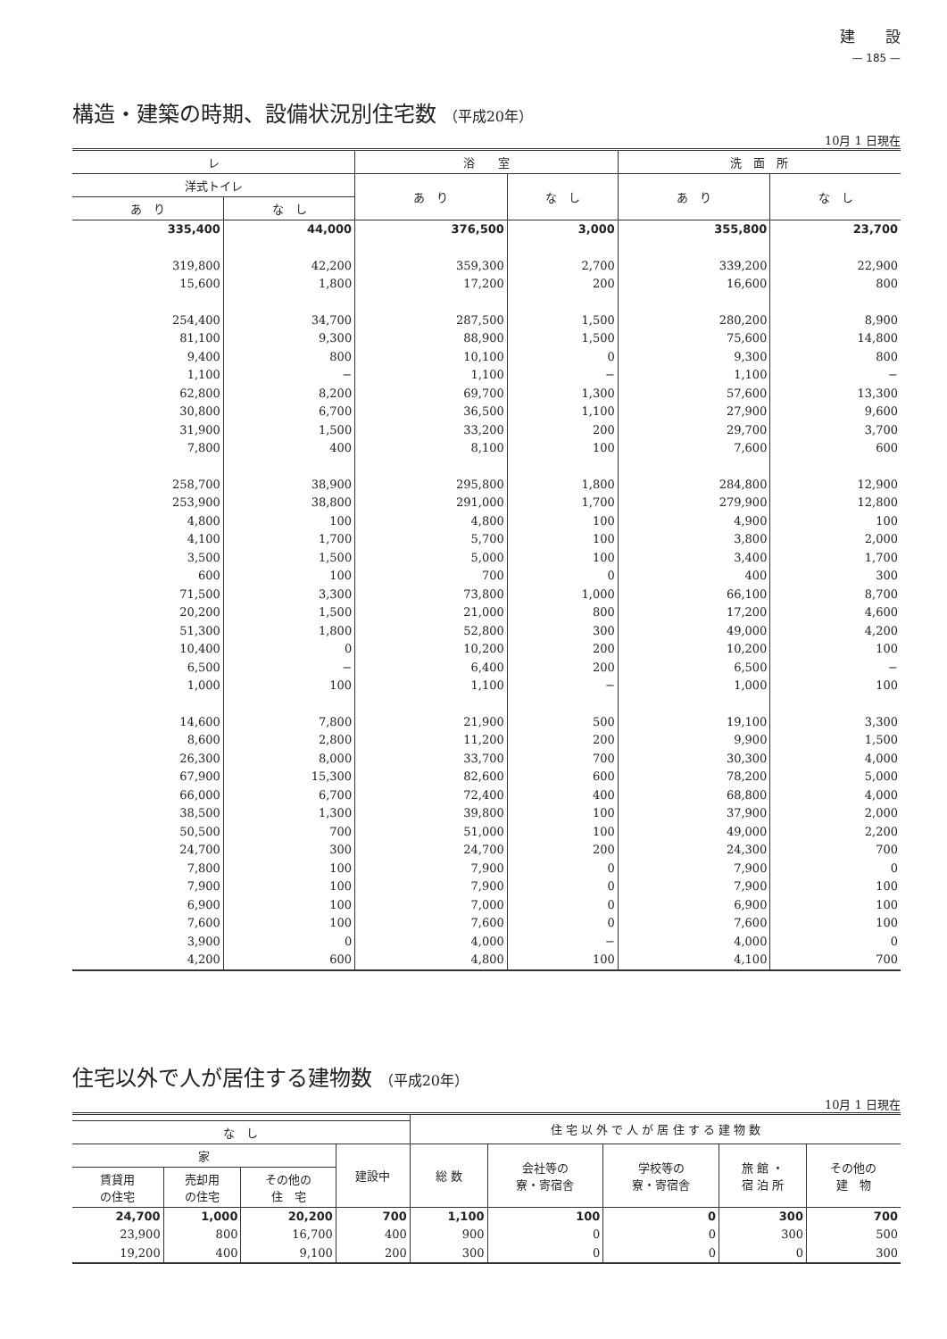建　　設
— 185 —
構造・建築の時期、設備状況別住宅数 （平成20年）
10月 1 日現在
| レ | | 浴 室 | | 洗 面 所 | |
| --- | --- | --- | --- | --- | --- |
| 洋式トイレ | | あ り | な し | あ り | な し |
| あ り | な し | | | | |
| 335,400 | 44,000 | 376,500 | 3,000 | 355,800 | 23,700 |
| 319,800 | 42,200 | 359,300 | 2,700 | 339,200 | 22,900 |
| 15,600 | 1,800 | 17,200 | 200 | 16,600 | 800 |
| 254,400 | 34,700 | 287,500 | 1,500 | 280,200 | 8,900 |
| 81,100 | 9,300 | 88,900 | 1,500 | 75,600 | 14,800 |
| 9,400 | 800 | 10,100 | 0 | 9,300 | 800 |
| 1,100 | − | 1,100 | − | 1,100 | − |
| 62,800 | 8,200 | 69,700 | 1,300 | 57,600 | 13,300 |
| 30,800 | 6,700 | 36,500 | 1,100 | 27,900 | 9,600 |
| 31,900 | 1,500 | 33,200 | 200 | 29,700 | 3,700 |
| 7,800 | 400 | 8,100 | 100 | 7,600 | 600 |
| 258,700 | 38,900 | 295,800 | 1,800 | 284,800 | 12,900 |
| 253,900 | 38,800 | 291,000 | 1,700 | 279,900 | 12,800 |
| 4,800 | 100 | 4,800 | 100 | 4,900 | 100 |
| 4,100 | 1,700 | 5,700 | 100 | 3,800 | 2,000 |
| 3,500 | 1,500 | 5,000 | 100 | 3,400 | 1,700 |
| 600 | 100 | 700 | 0 | 400 | 300 |
| 71,500 | 3,300 | 73,800 | 1,000 | 66,100 | 8,700 |
| 20,200 | 1,500 | 21,000 | 800 | 17,200 | 4,600 |
| 51,300 | 1,800 | 52,800 | 300 | 49,000 | 4,200 |
| 10,400 | 0 | 10,200 | 200 | 10,200 | 100 |
| 6,500 | − | 6,400 | 200 | 6,500 | − |
| 1,000 | 100 | 1,100 | − | 1,000 | 100 |
| 14,600 | 7,800 | 21,900 | 500 | 19,100 | 3,300 |
| 8,600 | 2,800 | 11,200 | 200 | 9,900 | 1,500 |
| 26,300 | 8,000 | 33,700 | 700 | 30,300 | 4,000 |
| 67,900 | 15,300 | 82,600 | 600 | 78,200 | 5,000 |
| 66,000 | 6,700 | 72,400 | 400 | 68,800 | 4,000 |
| 38,500 | 1,300 | 39,800 | 100 | 37,900 | 2,000 |
| 50,500 | 700 | 51,000 | 100 | 49,000 | 2,200 |
| 24,700 | 300 | 24,700 | 200 | 24,300 | 700 |
| 7,800 | 100 | 7,900 | 0 | 7,900 | 0 |
| 7,900 | 100 | 7,900 | 0 | 7,900 | 100 |
| 6,900 | 100 | 7,000 | 0 | 6,900 | 100 |
| 7,600 | 100 | 7,600 | 0 | 7,600 | 100 |
| 3,900 | 0 | 4,000 | − | 4,000 | 0 |
| 4,200 | 600 | 4,800 | 100 | 4,100 | 700 |
住宅以外で人が居住する建物数 （平成20年）
10月 1 日現在
| | | | | 住 宅 以 外 で 人 が 居 住 す る 建 物 数 | | | | |
| --- | --- | --- | --- | --- | --- | --- | --- | --- |
| な し | | | | | | | | |
| 家 | | | 建設中 | 総 数 | 会社等の 寮・寄宿舎 | 学校等の 寮・寄宿舎 | 旅 館 ・ 宿 泊 所 | その他の 建 物 |
| 賃貸用 の住宅 | 売却用 の住宅 | その他の 住 宅 | | | | | | |
| 24,700 | 1,000 | 20,200 | 700 | 1,100 | 100 | 0 | 300 | 700 |
| 23,900 | 800 | 16,700 | 400 | 900 | 0 | 0 | 300 | 500 |
| 19,200 | 400 | 9,100 | 200 | 300 | 0 | 0 | 0 | 300 |